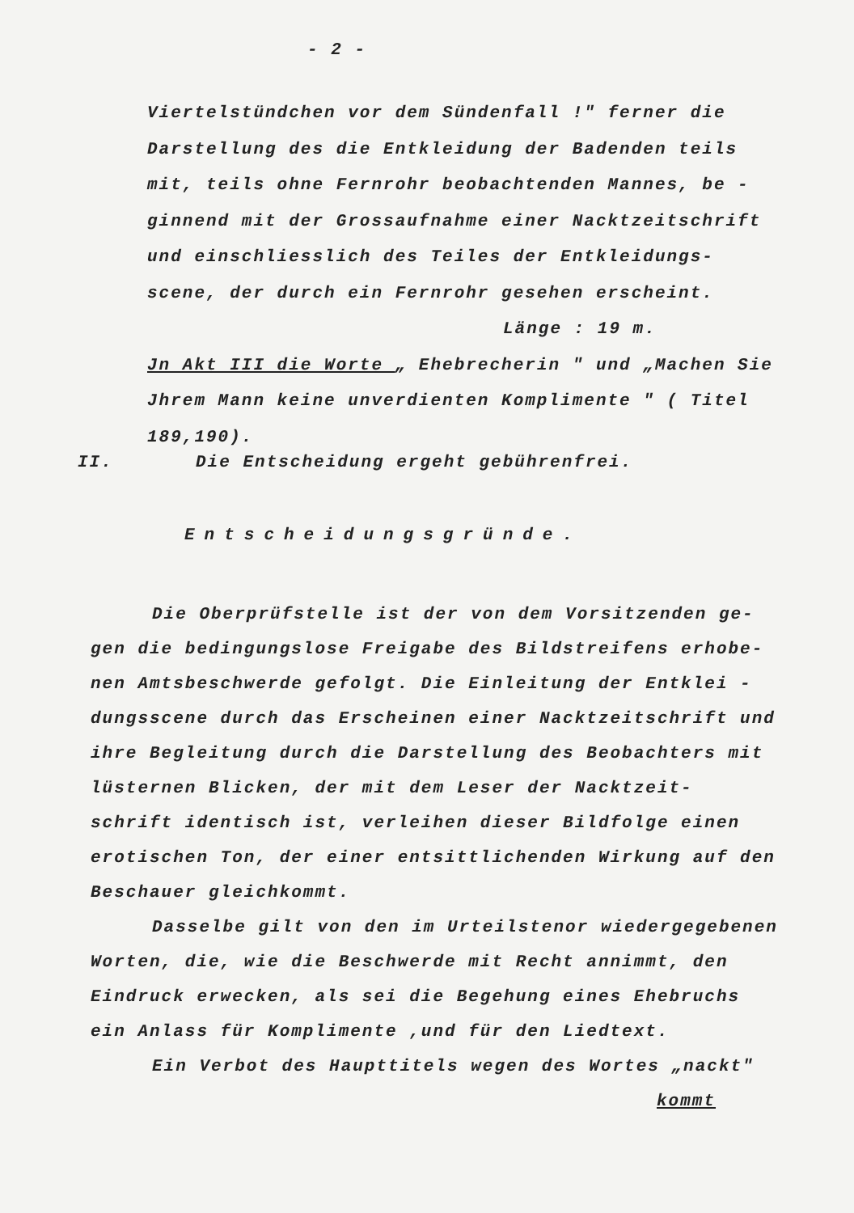- 2 -
Viertelstündchen vor dem Sündenfall !" ferner die Darstellung des die Entkleidung der Badenden teils mit, teils ohne Fernrohr beobachtenden Mannes, be - ginnend mit der Grossaufnahme einer Nacktzeitschrift und einschliesslich des Teiles der Entkleidungs- scene, der durch ein Fernrohr gesehen erscheint.
Länge : 19 m.
Jn Akt III die Worte „ Ehebrecherin " und „Machen Sie Jhrem Mann keine unverdienten Komplimente " ( Titel 189,190).
II. Die Entscheidung ergeht gebührenfrei.
Entscheidungsgründe.
Die Oberprüfstelle ist der von dem Vorsitzenden ge- gen die bedingungslose Freigabe des Bildstreifens erhobe- nen Amtsbeschwerde gefolgt. Die Einleitung der Entklei - dungsscene durch das Erscheinen einer Nacktzeitschrift und ihre Begleitung durch die Darstellung des Beobachters mit lüsternen Blicken, der mit dem Leser der Nacktzeit- schrift identisch ist, verleihen dieser Bildfolge einen erotischen Ton, der einer entsittlichenden Wirkung auf den Beschauer gleichkommt.
Dasselbe gilt von den im Urteilstenor wiedergegebenen Worten, die, wie die Beschwerde mit Recht annimmt, den Eindruck erwecken, als sei die Begehung eines Ehebruchs ein Anlass für Komplimente ,und für den Liedtext.
Ein Verbot des Haupttitels wegen des Wortes „nackt"
kommt